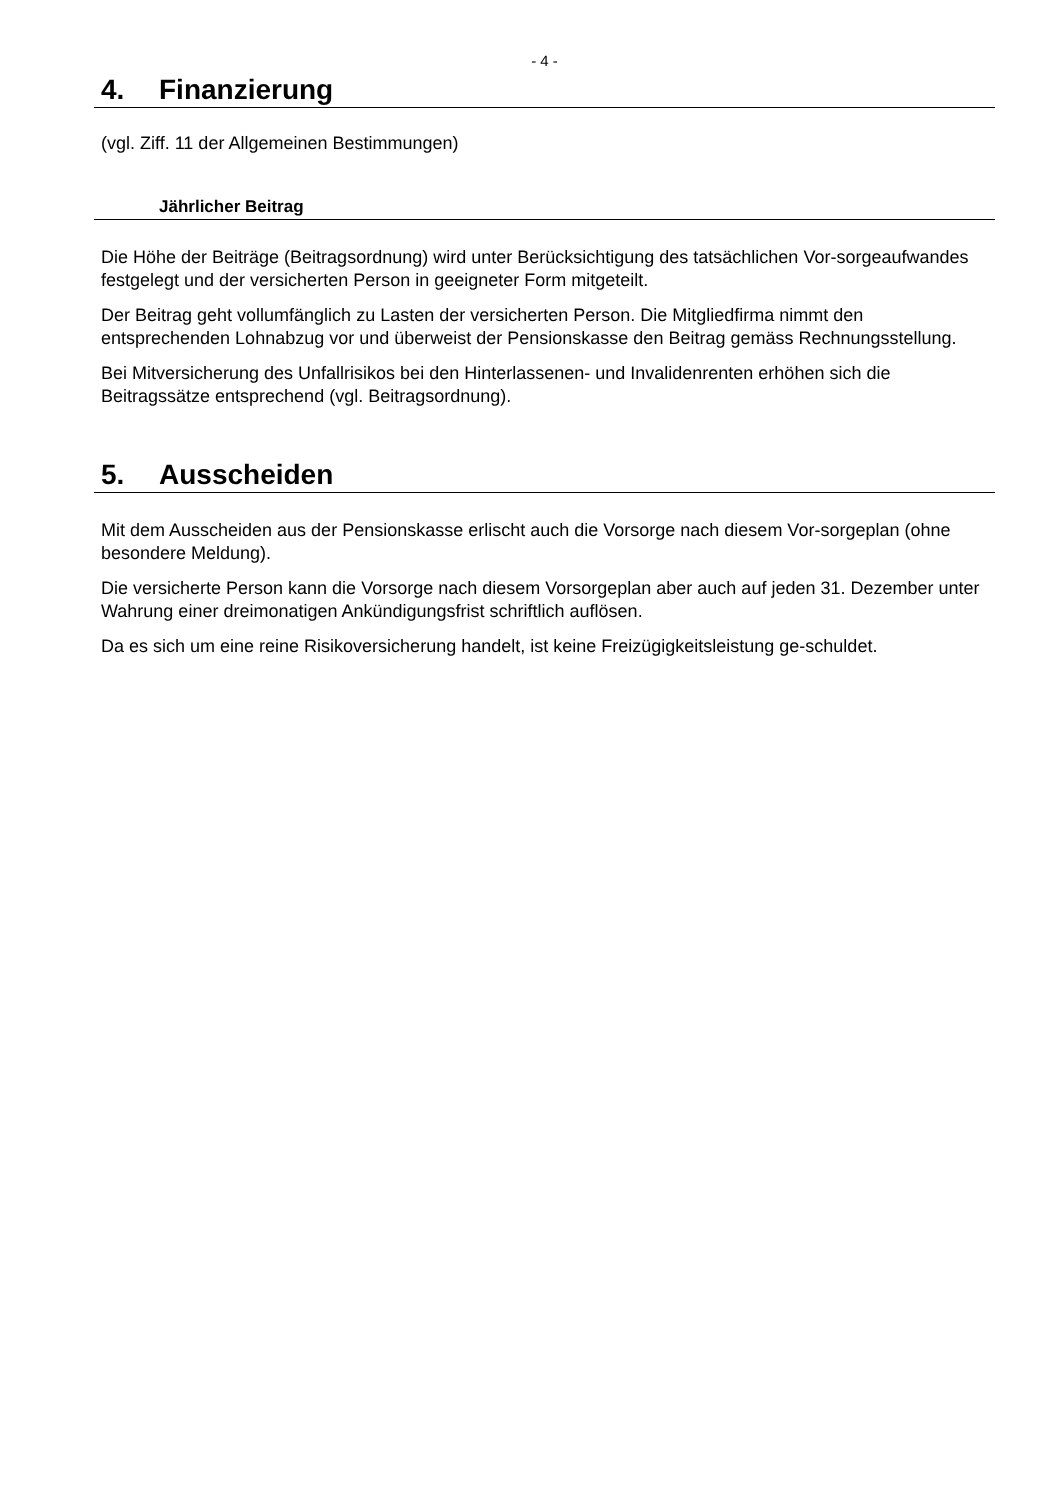- 4 -
4. Finanzierung
(vgl. Ziff. 11 der Allgemeinen Bestimmungen)
Jährlicher Beitrag
Die Höhe der Beiträge (Beitragsordnung) wird unter Berücksichtigung des tatsächlichen Vor-sorgeaufwandes festgelegt und der versicherten Person in geeigneter Form mitgeteilt.
Der Beitrag geht vollumfänglich zu Lasten der versicherten Person. Die Mitgliedfirma nimmt den entsprechenden Lohnabzug vor und überweist der Pensionskasse den Beitrag gemäss Rechnungsstellung.
Bei Mitversicherung des Unfallrisikos bei den Hinterlassenen- und Invalidenrenten erhöhen sich die Beitragssätze entsprechend (vgl. Beitragsordnung).
5. Ausscheiden
Mit dem Ausscheiden aus der Pensionskasse erlischt auch die Vorsorge nach diesem Vor-sorgeplan (ohne besondere Meldung).
Die versicherte Person kann die Vorsorge nach diesem Vorsorgeplan aber auch auf jeden 31. Dezember unter Wahrung einer dreimonatigen Ankündigungsfrist schriftlich auflösen.
Da es sich um eine reine Risikoversicherung handelt, ist keine Freizügigkeitsleistung ge-schuldet.